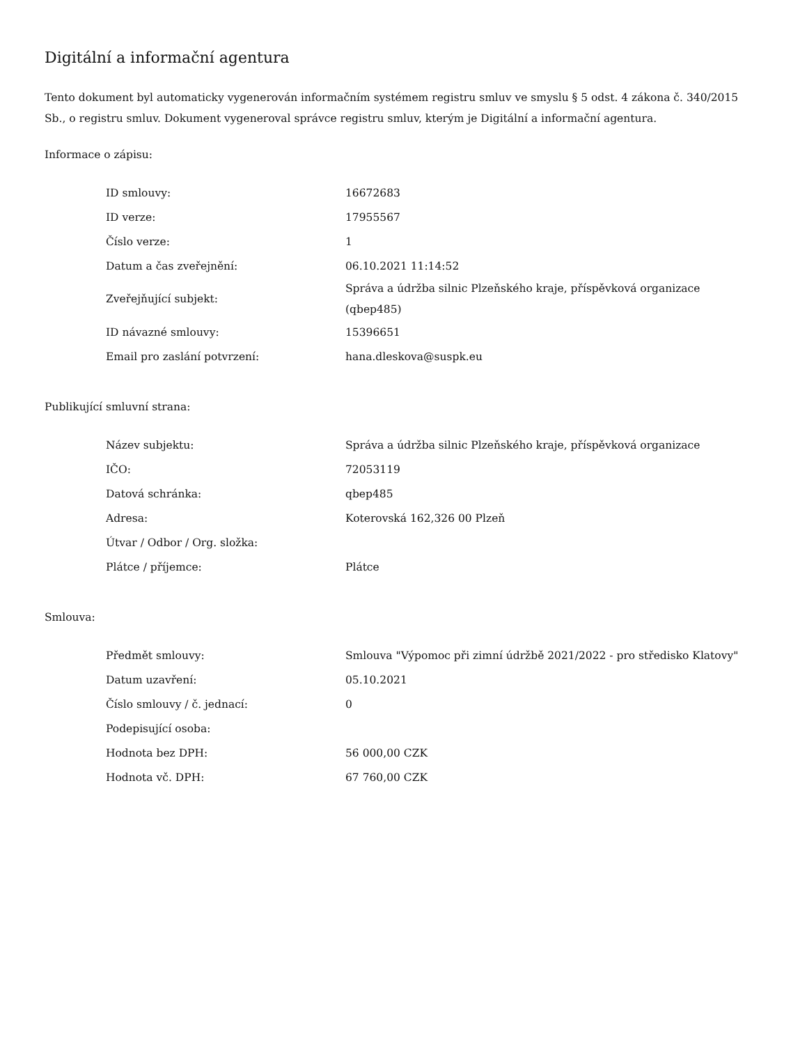Digitální a informační agentura
Tento dokument byl automaticky vygenerován informačním systémem registru smluv ve smyslu § 5 odst. 4 zákona č. 340/2015 Sb., o registru smluv. Dokument vygeneroval správce registru smluv, kterým je Digitální a informační agentura.
Informace o zápisu:
| ID smlouvy: | 16672683 |
| ID verze: | 17955567 |
| Číslo verze: | 1 |
| Datum a čas zveřejnění: | 06.10.2021 11:14:52 |
| Zveřejňující subjekt: | Správa a údržba silnic Plzeňského kraje, příspěvková organizace (qbep485) |
| ID návazné smlouvy: | 15396651 |
| Email pro zaslání potvrzení: | hana.dleskova@suspk.eu |
Publikující smluvní strana:
| Název subjektu: | Správa a údržba silnic Plzeňského kraje, příspěvková organizace |
| IČO: | 72053119 |
| Datová schránka: | qbep485 |
| Adresa: | Koterovská 162,326 00 Plzeň |
| Útvar / Odbor / Org. složka: | |
| Plátce / příjemce: | Plátce |
Smlouva:
| Předmět smlouvy: | Smlouva "Výpomoc při zimní údržbě 2021/2022 - pro středisko Klatovy" |
| Datum uzavření: | 05.10.2021 |
| Číslo smlouvy / č. jednací: | 0 |
| Podepisující osoba: | |
| Hodnota bez DPH: | 56 000,00 CZK |
| Hodnota vč. DPH: | 67 760,00 CZK |